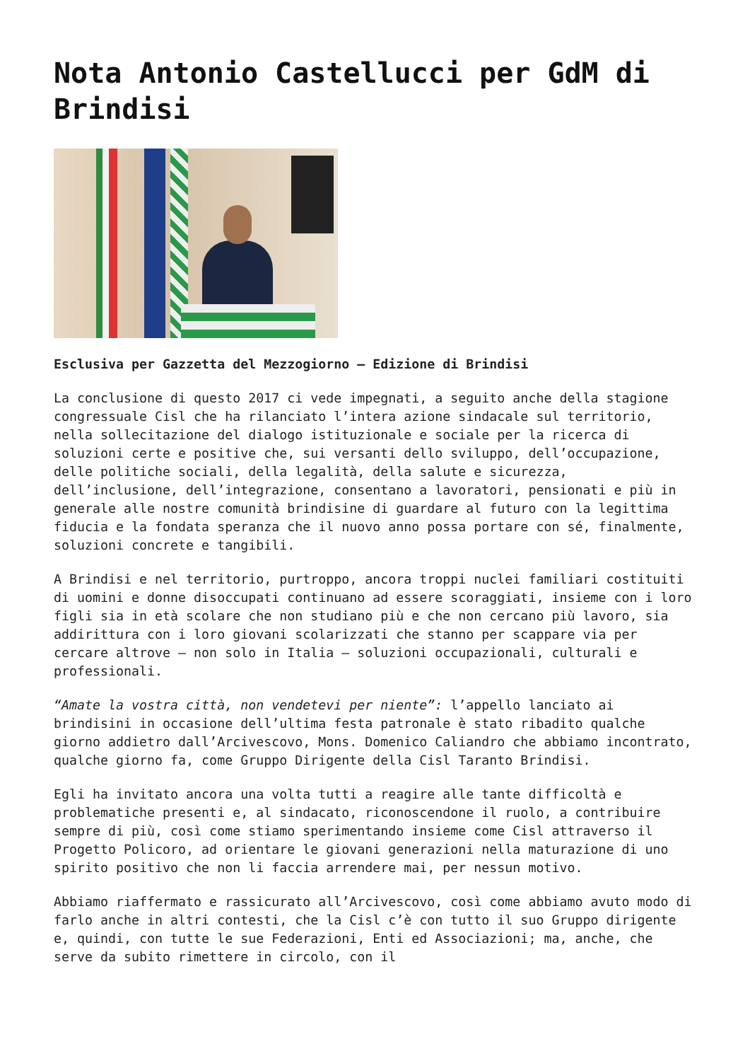Nota Antonio Castellucci per GdM di Brindisi
Esclusiva per Gazzetta del Mezzogiorno – Edizione di Brindisi
La conclusione di questo 2017 ci vede impegnati, a seguito anche della stagione congressuale Cisl che ha rilanciato l’intera azione sindacale sul territorio, nella sollecitazione del dialogo istituzionale e sociale per la ricerca di soluzioni certe e positive che, sui versanti dello sviluppo, dell’occupazione, delle politiche sociali, della legalità, della salute e sicurezza, dell’inclusione, dell’integrazione, consentano a lavoratori, pensionati e più in generale alle nostre comunità brindisine di guardare al futuro con la legittima fiducia e la fondata speranza che il nuovo anno possa portare con sé, finalmente, soluzioni concrete e tangibili.
A Brindisi e nel territorio, purtroppo, ancora troppi nuclei familiari costituiti di uomini e donne disoccupati continuano ad essere scoraggiati, insieme con i loro figli sia in età scolare che non studiano più e che non cercano più lavoro, sia addirittura con i loro giovani scolarizzati che stanno per scappare via per cercare altrove – non solo in Italia – soluzioni occupazionali, culturali e professionali.
“Amate la vostra città, non vendetevi per niente”: l’appello lanciato ai brindisini in occasione dell’ultima festa patronale è stato ribadito qualche giorno addietro dall’Arcivescovo, Mons. Domenico Caliandro che abbiamo incontrato, qualche giorno fa, come Gruppo Dirigente della Cisl Taranto Brindisi.
Egli ha invitato ancora una volta tutti a reagire alle tante difficoltà e problematiche presenti e, al sindacato, riconoscendone il ruolo, a contribuire sempre di più, così come stiamo sperimentando insieme come Cisl attraverso il Progetto Policoro, ad orientare le giovani generazioni nella maturazione di uno spirito positivo che non li faccia arrendere mai, per nessun motivo.
Abbiamo riaffermato e rassicurato all’Arcivescovo, così come abbiamo avuto modo di farlo anche in altri contesti, che la Cisl c’è con tutto il suo Gruppo dirigente e, quindi, con tutte le sue Federazioni, Enti ed Associazioni; ma, anche, che serve da subito rimettere in circolo, con il